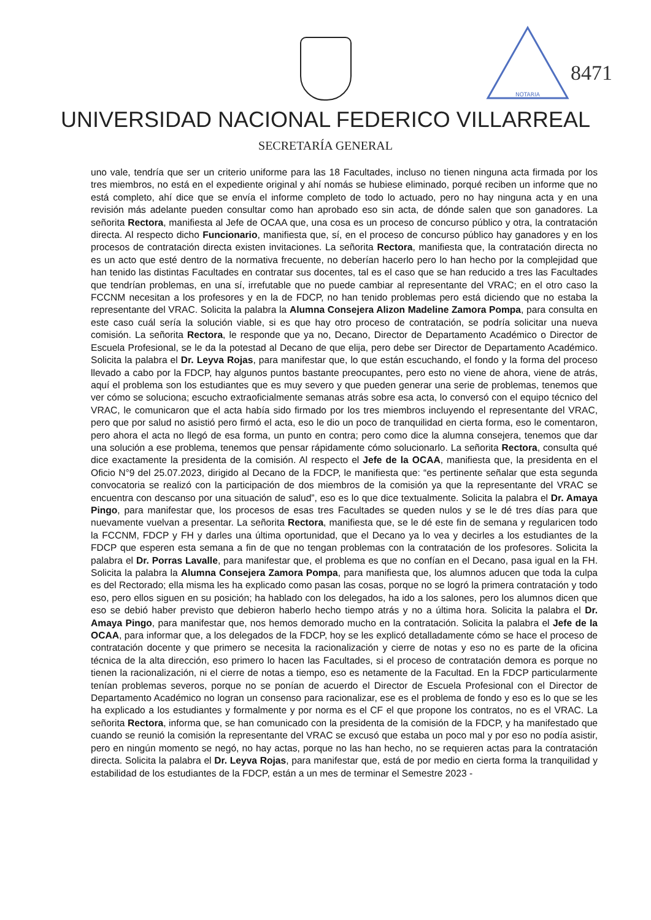NOTARIA
8471
UNIVERSIDAD NACIONAL FEDERICO VILLARREAL
SECRETARÍA GENERAL
uno vale, tendría que ser un criterio uniforme para las 18 Facultades, incluso no tienen ninguna acta firmada por los tres miembros, no está en el expediente original y ahí nomás se hubiese eliminado, porqué reciben un informe que no está completo, ahí dice que se envía el informe completo de todo lo actuado, pero no hay ninguna acta y en una revisión más adelante pueden consultar como han aprobado eso sin acta, de dónde salen que son ganadores. La señorita Rectora, manifiesta al Jefe de OCAA que, una cosa es un proceso de concurso público y otra, la contratación directa. Al respecto dicho Funcionario, manifiesta que, sí, en el proceso de concurso público hay ganadores y en los procesos de contratación directa existen invitaciones. La señorita Rectora, manifiesta que, la contratación directa no es un acto que esté dentro de la normativa frecuente, no deberían hacerlo pero lo han hecho por la complejidad que han tenido las distintas Facultades en contratar sus docentes, tal es el caso que se han reducido a tres las Facultades que tendrían problemas, en una sí, irrefutable que no puede cambiar al representante del VRAC; en el otro caso la FCCNM necesitan a los profesores y en la de FDCP, no han tenido problemas pero está diciendo que no estaba la representante del VRAC. Solicita la palabra la Alumna Consejera Alizon Madeline Zamora Pompa, para consulta en este caso cuál sería la solución viable, si es que hay otro proceso de contratación, se podría solicitar una nueva comisión. La señorita Rectora, le responde que ya no, Decano, Director de Departamento Académico o Director de Escuela Profesional, se le da la potestad al Decano de que elija, pero debe ser Director de Departamento Académico. Solicita la palabra el Dr. Leyva Rojas, para manifestar que, lo que están escuchando, el fondo y la forma del proceso llevado a cabo por la FDCP, hay algunos puntos bastante preocupantes, pero esto no viene de ahora, viene de atrás, aquí el problema son los estudiantes que es muy severo y que pueden generar una serie de problemas, tenemos que ver cómo se soluciona; escucho extraoficialmente semanas atrás sobre esa acta, lo conversó con el equipo técnico del VRAC, le comunicaron que el acta había sido firmado por los tres miembros incluyendo el representante del VRAC, pero que por salud no asistió pero firmó el acta, eso le dio un poco de tranquilidad en cierta forma, eso le comentaron, pero ahora el acta no llegó de esa forma, un punto en contra; pero como dice la alumna consejera, tenemos que dar una solución a ese problema, tenemos que pensar rápidamente cómo solucionarlo. La señorita Rectora, consulta qué dice exactamente la presidenta de la comisión. Al respecto el Jefe de la OCAA, manifiesta que, la presidenta en el Oficio N°9 del 25.07.2023, dirigido al Decano de la FDCP, le manifiesta que: “es pertinente señalar que esta segunda convocatoria se realizó con la participación de dos miembros de la comisión ya que la representante del VRAC se encuentra con descanso por una situación de salud”, eso es lo que dice textualmente. Solicita la palabra el Dr. Amaya Pingo, para manifestar que, los procesos de esas tres Facultades se queden nulos y se le dé tres días para que nuevamente vuelvan a presentar. La señorita Rectora, manifiesta que, se le dé este fin de semana y regularicen todo la FCCNM, FDCP y FH y darles una última oportunidad, que el Decano ya lo vea y decirles a los estudiantes de la FDCP que esperen esta semana a fin de que no tengan problemas con la contratación de los profesores. Solicita la palabra el Dr. Porras Lavalle, para manifestar que, el problema es que no confían en el Decano, pasa igual en la FH. Solicita la palabra la Alumna Consejera Zamora Pompa, para manifiesta que, los alumnos aducen que toda la culpa es del Rectorado; ella misma les ha explicado como pasan las cosas, porque no se logró la primera contratación y todo eso, pero ellos siguen en su posición; ha hablado con los delegados, ha ido a los salones, pero los alumnos dicen que eso se debió haber previsto que debieron haberlo hecho tiempo atrás y no a última hora. Solicita la palabra el Dr. Amaya Pingo, para manifestar que, nos hemos demorado mucho en la contratación. Solicita la palabra el Jefe de la OCAA, para informar que, a los delegados de la FDCP, hoy se les explicó detalladamente cómo se hace el proceso de contratación docente y que primero se necesita la racionalización y cierre de notas y eso no es parte de la oficina técnica de la alta dirección, eso primero lo hacen las Facultades, si el proceso de contratación demora es porque no tienen la racionalización, ni el cierre de notas a tiempo, eso es netamente de la Facultad. En la FDCP particularmente tenían problemas severos, porque no se ponían de acuerdo el Director de Escuela Profesional con el Director de Departamento Académico no logran un consenso para racionalizar, ese es el problema de fondo y eso es lo que se les ha explicado a los estudiantes y formalmente y por norma es el CF el que propone los contratos, no es el VRAC. La señorita Rectora, informa que, se han comunicado con la presidenta de la comisión de la FDCP, y ha manifestado que cuando se reunió la comisión la representante del VRAC se excusó que estaba un poco mal y por eso no podía asistir, pero en ningún momento se negó, no hay actas, porque no las han hecho, no se requieren actas para la contratación directa. Solicita la palabra el Dr. Leyva Rojas, para manifestar que, está de por medio en cierta forma la tranquilidad y estabilidad de los estudiantes de la FDCP, están a un mes de terminar el Semestre 2023 -